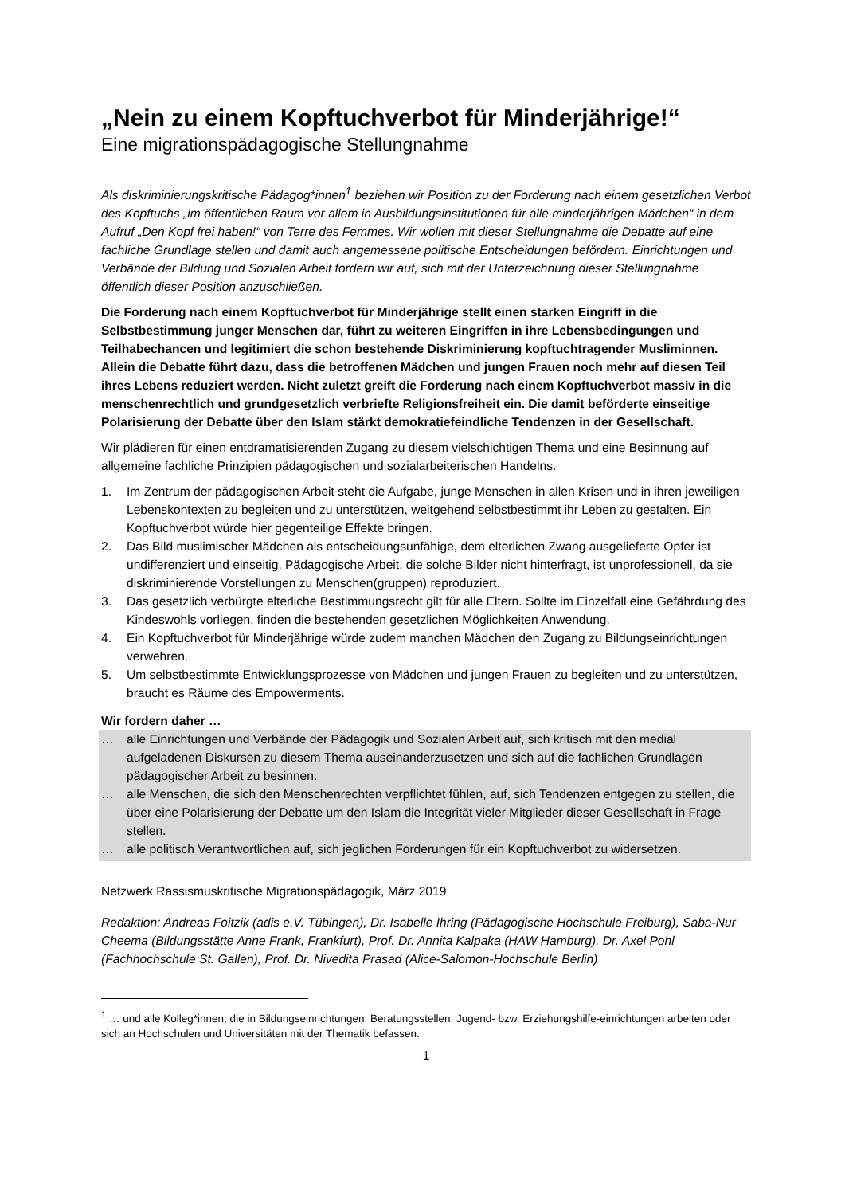„Nein zu einem Kopftuchverbot für Minderjährige!“
Eine migrationspädagogische Stellungnahme
Als diskriminierungskritische Pädagog*innen<sup>1</sup> beziehen wir Position zu der Forderung nach einem gesetzlichen Verbot des Kopftuchs „im öffentlichen Raum vor allem in Ausbildungsinstitutionen für alle minderjährigen Mädchen“ in dem Aufruf „Den Kopf frei haben!“ von Terre des Femmes. Wir wollen mit dieser Stellungnahme die Debatte auf eine fachliche Grundlage stellen und damit auch angemessene politische Entscheidungen befördern. Einrichtungen und Verbände der Bildung und Sozialen Arbeit fordern wir auf, sich mit der Unterzeichnung dieser Stellungnahme öffentlich dieser Position anzuschließen.
Die Forderung nach einem Kopftuchverbot für Minderjährige stellt einen starken Eingriff in die Selbstbestimmung junger Menschen dar, führt zu weiteren Eingriffen in ihre Lebensbedingungen und Teilhabechancen und legitimiert die schon bestehende Diskriminierung kopftuchtragender Musliminnen. Allein die Debatte führt dazu, dass die betroffenen Mädchen und jungen Frauen noch mehr auf diesen Teil ihres Lebens reduziert werden. Nicht zuletzt greift die Forderung nach einem Kopftuchverbot massiv in die menschenrechtlich und grundgesetzlich verbriefte Religionsfreiheit ein. Die damit beförderte einseitige Polarisierung der Debatte über den Islam stärkt demokratiefeindliche Tendenzen in der Gesellschaft.
Wir plädieren für einen entdramatisierenden Zugang zu diesem vielschichtigen Thema und eine Besinnung auf allgemeine fachliche Prinzipien pädagogischen und sozialarbeiterischen Handelns.
1. Im Zentrum der pädagogischen Arbeit steht die Aufgabe, junge Menschen in allen Krisen und in ihren jeweiligen Lebenskontexten zu begleiten und zu unterstützen, weitgehend selbstbestimmt ihr Leben zu gestalten. Ein Kopftuchverbot würde hier gegenteilige Effekte bringen.
2. Das Bild muslimischer Mädchen als entscheidungsunfähige, dem elterlichen Zwang ausgelieferte Opfer ist undifferenziert und einseitig. Pädagogische Arbeit, die solche Bilder nicht hinterfragt, ist unprofessionell, da sie diskriminierende Vorstellungen zu Menschen(gruppen) reproduziert.
3. Das gesetzlich verbürgte elterliche Bestimmungsrecht gilt für alle Eltern. Sollte im Einzelfall eine Gefährdung des Kindeswohls vorliegen, finden die bestehenden gesetzlichen Möglichkeiten Anwendung.
4. Ein Kopftuchverbot für Minderjährige würde zudem manchen Mädchen den Zugang zu Bildungseinrichtungen verwehren.
5. Um selbstbestimmte Entwicklungsprozesse von Mädchen und jungen Frauen zu begleiten und zu unterstützen, braucht es Räume des Empowerments.
Wir fordern daher …
… alle Einrichtungen und Verbände der Pädagogik und Sozialen Arbeit auf, sich kritisch mit den medial aufgeladenen Diskursen zu diesem Thema auseinanderzusetzen und sich auf die fachlichen Grundlagen pädagogischer Arbeit zu besinnen.
… alle Menschen, die sich den Menschenrechten verpflichtet fühlen, auf, sich Tendenzen entgegen zu stellen, die über eine Polarisierung der Debatte um den Islam die Integrität vieler Mitglieder dieser Gesellschaft in Frage stellen.
… alle politisch Verantwortlichen auf, sich jeglichen Forderungen für ein Kopftuchverbot zu widersetzen.
Netzwerk Rassismuskritische Migrationspädagogik, März 2019
Redaktion: Andreas Foitzik (adis e.V. Tübingen), Dr. Isabelle Ihring (Pädagogische Hochschule Freiburg), Saba-Nur Cheema (Bildungsstätte Anne Frank, Frankfurt), Prof. Dr. Annita Kalpaka (HAW Hamburg), Dr. Axel Pohl (Fachhochschule St. Gallen), Prof. Dr. Nivedita Prasad (Alice-Salomon-Hochschule Berlin)
<sup>1</sup> … und alle Kolleg*innen, die in Bildungseinrichtungen, Beratungsstellen, Jugend- bzw. Erziehungshilfe-einrichtungen arbeiten oder sich an Hochschulen und Universitäten mit der Thematik befassen.
1